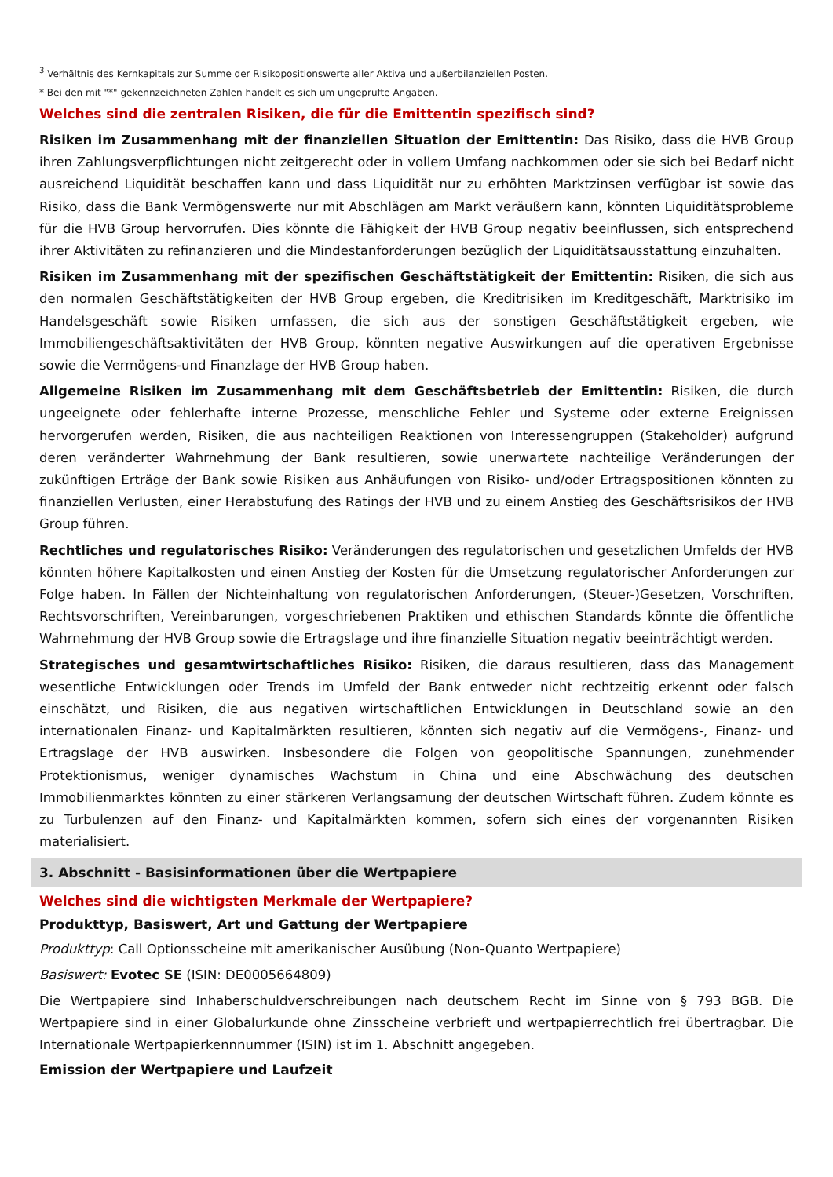<sup>3</sup> Verhältnis des Kernkapitals zur Summe der Risikopositionswerte aller Aktiva und außerbilanziellen Posten.
* Bei den mit "*" gekennzeichneten Zahlen handelt es sich um ungeprüfte Angaben.
Welches sind die zentralen Risiken, die für die Emittentin spezifisch sind?
Risiken im Zusammenhang mit der finanziellen Situation der Emittentin: Das Risiko, dass die HVB Group ihren Zahlungsverpflichtungen nicht zeitgerecht oder in vollem Umfang nachkommen oder sie sich bei Bedarf nicht ausreichend Liquidität beschaffen kann und dass Liquidität nur zu erhöhten Marktzinsen verfügbar ist sowie das Risiko, dass die Bank Vermögenswerte nur mit Abschlägen am Markt veräußern kann, könnten Liquiditätsprobleme für die HVB Group hervorrufen. Dies könnte die Fähigkeit der HVB Group negativ beeinflussen, sich entsprechend ihrer Aktivitäten zu refinanzieren und die Mindestanforderungen bezüglich der Liquiditätsausstattung einzuhalten.
Risiken im Zusammenhang mit der spezifischen Geschäftstätigkeit der Emittentin: Risiken, die sich aus den normalen Geschäftstätigkeiten der HVB Group ergeben, die Kreditrisiken im Kreditgeschäft, Marktrisiko im Handelsgeschäft sowie Risiken umfassen, die sich aus der sonstigen Geschäftstätigkeit ergeben, wie Immobiliengeschäftsaktivitäten der HVB Group, könnten negative Auswirkungen auf die operativen Ergebnisse sowie die Vermögens-und Finanzlage der HVB Group haben.
Allgemeine Risiken im Zusammenhang mit dem Geschäftsbetrieb der Emittentin: Risiken, die durch ungeeignete oder fehlerhafte interne Prozesse, menschliche Fehler und Systeme oder externe Ereignissen hervorgerufen werden, Risiken, die aus nachteiligen Reaktionen von Interessengruppen (Stakeholder) aufgrund deren veränderter Wahrnehmung der Bank resultieren, sowie unerwartete nachteilige Veränderungen der zukünftigen Erträge der Bank sowie Risiken aus Anhäufungen von Risiko- und/oder Ertragspositionen könnten zu finanziellen Verlusten, einer Herabstufung des Ratings der HVB und zu einem Anstieg des Geschäftsrisikos der HVB Group führen.
Rechtliches und regulatorisches Risiko: Veränderungen des regulatorischen und gesetzlichen Umfelds der HVB könnten höhere Kapitalkosten und einen Anstieg der Kosten für die Umsetzung regulatorischer Anforderungen zur Folge haben. In Fällen der Nichteinhaltung von regulatorischen Anforderungen, (Steuer-)Gesetzen, Vorschriften, Rechtsvorschriften, Vereinbarungen, vorgeschriebenen Praktiken und ethischen Standards könnte die öffentliche Wahrnehmung der HVB Group sowie die Ertragslage und ihre finanzielle Situation negativ beeinträchtigt werden.
Strategisches und gesamtwirtschaftliches Risiko: Risiken, die daraus resultieren, dass das Management wesentliche Entwicklungen oder Trends im Umfeld der Bank entweder nicht rechtzeitig erkennt oder falsch einschätzt, und Risiken, die aus negativen wirtschaftlichen Entwicklungen in Deutschland sowie an den internationalen Finanz- und Kapitalmärkten resultieren, könnten sich negativ auf die Vermögens-, Finanz- und Ertragslage der HVB auswirken. Insbesondere die Folgen von geopolitische Spannungen, zunehmender Protektionismus, weniger dynamisches Wachstum in China und eine Abschwächung des deutschen Immobilienmarktes könnten zu einer stärkeren Verlangsamung der deutschen Wirtschaft führen. Zudem könnte es zu Turbulenzen auf den Finanz- und Kapitalmärkten kommen, sofern sich eines der vorgenannten Risiken materialisiert.
3. Abschnitt - Basisinformationen über die Wertpapiere
Welches sind die wichtigsten Merkmale der Wertpapiere?
Produkttyp, Basiswert, Art und Gattung der Wertpapiere
Produkttyp: Call Optionsscheine mit amerikanischer Ausübung (Non-Quanto Wertpapiere)
Basiswert: Evotec SE (ISIN: DE0005664809)
Die Wertpapiere sind Inhaberschuldverschreibungen nach deutschem Recht im Sinne von § 793 BGB. Die Wertpapiere sind in einer Globalurkunde ohne Zinsscheine verbrieft und wertpapierrechtlich frei übertragbar. Die Internationale Wertpapierkennnummer (ISIN) ist im 1. Abschnitt angegeben.
Emission der Wertpapiere und Laufzeit